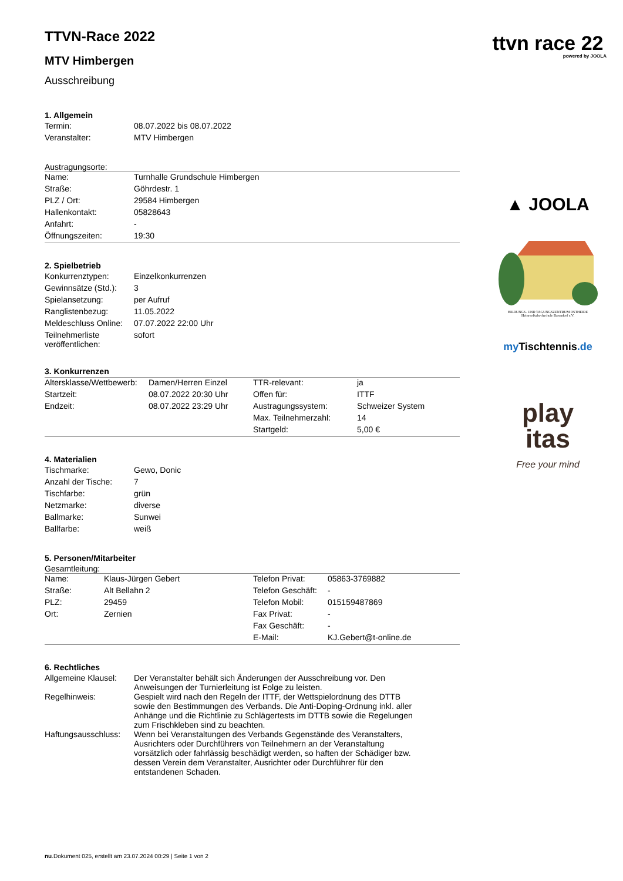TTVN-Race 2022
MTV Himbergen
Ausschreibung
1. Allgemein
| Termin: | 08.07.2022 bis 08.07.2022 |
| Veranstalter: | MTV Himbergen |
Austragungsorte:
| Name: | Turnhalle Grundschule Himbergen |
| Straße: | Göhrdestr. 1 |
| PLZ / Ort: | 29584 Himbergen |
| Hallenkontakt: | 05828643 |
| Anfahrt: | - |
| Öffnungszeiten: | 19:30 |
2. Spielbetrieb
| Konkurrenztypen: | Einzelkonkurrenzen |
| Gewinnsätze (Std.): | 3 |
| Spielansetzung: | per Aufruf |
| Ranglistenbezug: | 11.05.2022 |
| Meldeschluss Online: | 07.07.2022 22:00 Uhr |
| Teilnehmerliste veröffentlichen: | sofort |
3. Konkurrenzen
| Altersklasse/Wettbewerb: | Damen/Herren Einzel | TTR-relevant: | ja |
| Startzeit: | 08.07.2022 20:30 Uhr | Offen für: | ITTF |
| Endzeit: | 08.07.2022 23:29 Uhr | Austragungssystem: | Schweizer System |
| | | Max. Teilnehmerzahl: | 14 |
| | | Startgeld: | 5,00 € |
4. Materialien
| Tischmarke: | Gewo, Donic |
| Anzahl der Tische: | 7 |
| Tischfarbe: | grün |
| Netzmarke: | diverse |
| Ballmarke: | Sunwei |
| Ballfarbe: | weiß |
5. Personen/Mitarbeiter
Gesamtleitung:
| Name: | Klaus-Jürgen Gebert | Telefon Privat: | 05863-3769882 |
| Straße: | Alt Bellahn 2 | Telefon Geschäft: | - |
| PLZ: | 29459 | Telefon Mobil: | 015159487869 |
| Ort: | Zernien | Fax Privat: | - |
| | | Fax Geschäft: | - |
| | | E-Mail: | KJ.Gebert@t-online.de |
6. Rechtliches
| Allgemeine Klausel: | Der Veranstalter behält sich Änderungen der Ausschreibung vor. Den Anweisungen der Turnierleitung ist Folge zu leisten. |
| Regelhinweis: | Gespielt wird nach den Regeln der ITTF, der Wettspielordnung des DTTB sowie den Bestimmungen des Verbands. Die Anti-Doping-Ordnung inkl. aller Anhänge und die Richtlinie zu Schlägertests im DTTB sowie die Regelungen zum Frischkleben sind zu beachten. |
| Haftungsausschluss: | Wenn bei Veranstaltungen des Verbands Gegenstände des Veranstalters, Ausrichters oder Durchführers von Teilnehmern an der Veranstaltung vorsätzlich oder fahrlässig beschädigt werden, so haften der Schädiger bzw. dessen Verein dem Veranstalter, Ausrichter oder Durchführer für den entstandenen Schaden. |
nu.Dokument 025, erstellt am 23.07.2024 00:29 | Seite 1 von 2
ttvn race 22
powered by JOOLA
▲ JOOLA
BILDUNGS- UND TAGUNGSZENTRUM OSTHEIDE
Heimvolkshochschule Barendorf e.V.
my Tischtennis.de
play
itas
Free your mind